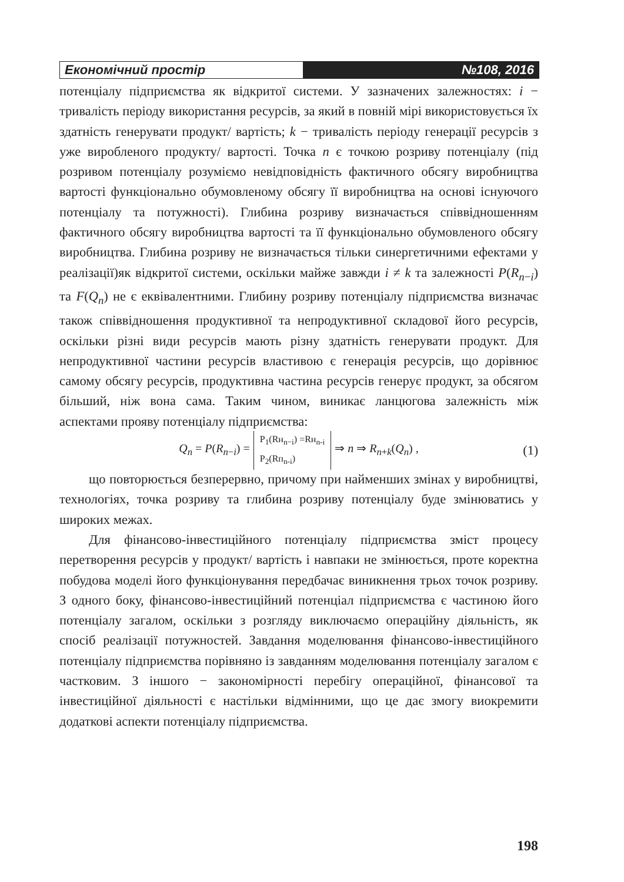Економічний простір №108, 2016
потенціалу підприємства як відкритої системи. У зазначених залежностях: i − тривалість періоду використання ресурсів, за який в повній мірі використовується їх здатність генерувати продукт/ вартість; k − тривалість періоду генерації ресурсів з уже виробленого продукту/ вартості. Точка n є точкою розриву потенціалу (під розривом потенціалу розуміємо невідповідність фактичного обсягу виробництва вартості функціонально обумовленому обсягу її виробництва на основі існуючого потенціалу та потужності). Глибина розриву визначається співвідношенням фактичного обсягу виробництва вартості та її функціонально обумовленого обсягу виробництва. Глибина розриву не визначається тільки синергетичними ефектами у реалізації)як відкритої системи, оскільки майже завжди i ≠ k та залежності P(R<sub>n−i</sub>) та F(Q<sub>n</sub>) не є еквівалентними. Глибину розриву потенціалу підприємства визначає також співвідношення продуктивної та непродуктивної складової його ресурсів, оскільки різні види ресурсів мають різну здатність генерувати продукт. Для непродуктивної частини ресурсів властивою є генерація ресурсів, що дорівнює самому обсягу ресурсів, продуктивна частина ресурсів генерує продукт, за обсягом більший, ніж вона сама. Таким чином, виникає ланцюгова залежність між аспектами прояву потенціалу підприємства:
Q<sub>n</sub> = P(R<sub>n−i</sub>) = P<sub>1</sub>(Rн<sub>n−i</sub>) =Rн<sub>n-i</sub>
P<sub>2</sub>(Rп<sub>n-i</sub>) ⇒ n ⇒ R<sub>n+k</sub>(Q<sub>n</sub>) , (1)
що повторюється безперервно, причому при найменших змінах у виробництві, технологіях, точка розриву та глибина розриву потенціалу буде змінюватись у широких межах.
Для фінансово-інвестиційного потенціалу підприємства зміст процесу перетворення ресурсів у продукт/ вартість і навпаки не змінюється, проте коректна побудова моделі його функціонування передбачає виникнення трьох точок розриву. З одного боку, фінансово-інвестиційний потенціал підприємства є частиною його потенціалу загалом, оскільки з розгляду виключаємо операційну діяльність, як спосіб реалізації потужностей. Завдання моделювання фінансово-інвестиційного потенціалу підприємства порівняно із завданням моделювання потенціалу загалом є частковим. З іншого − закономірності перебігу операційної, фінансової та інвестиційної діяльності є настільки відмінними, що це дає змогу виокремити додаткові аспекти потенціалу підприємства.
198